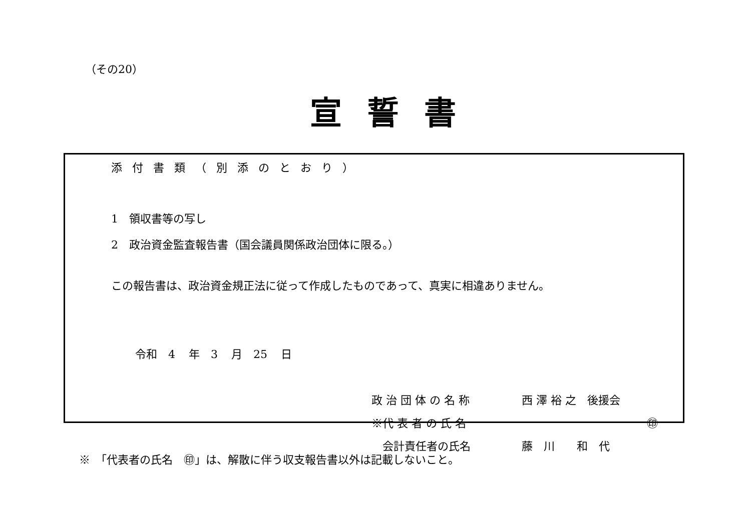（その20）
宣誓書
添付書類（別添のとおり）
1　領収書等の写し
2　政治資金監査報告書（国会議員関係政治団体に限る。）
この報告書は、政治資金規正法に従って作成したものであって、真実に相違ありません。
令和　4 年　3 月　25 日
政 治 団 体 の 名 称 西 澤 裕 之　後援会 ※代 表 者 の 氏 名 ㊞ 　会計責任者の氏名 藤　川　　和　代
※　「代表者の氏名　㊞」は、解散に伴う収支報告書以外は記載しないこと。